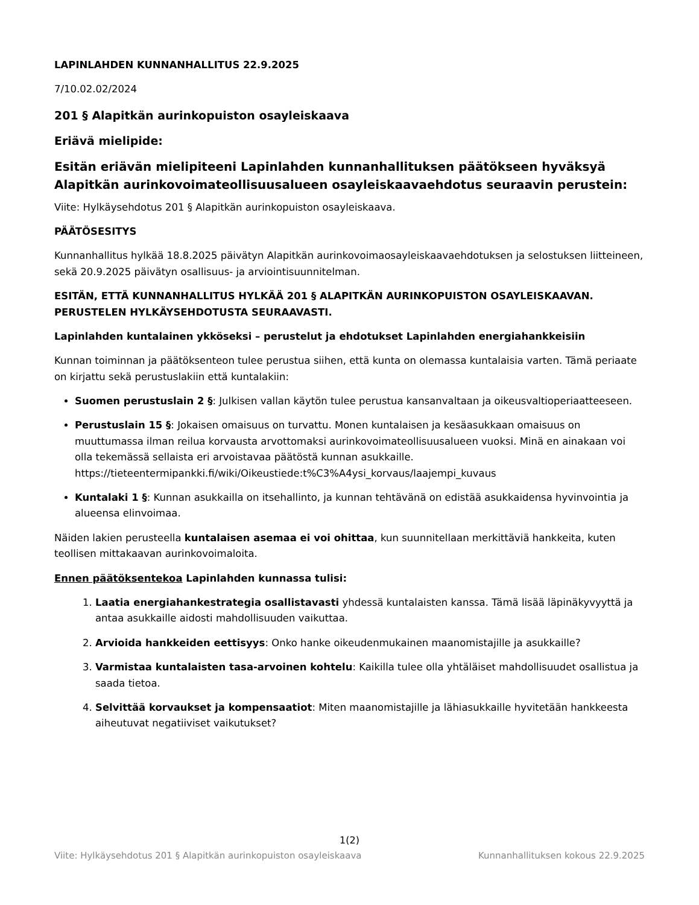LAPINLAHDEN KUNNANHALLITUS 22.9.2025
7/10.02.02/2024
201 § Alapitkän aurinkopuiston osayleiskaava
Eriävä mielipide:
Esitän eriävän mielipiteeni Lapinlahden kunnanhallituksen päätökseen hyväksyä Alapitkän aurinkovoimateollisuusalueen osayleiskaavaehdotus seuraavin perustein:
Viite: Hylkäysehdotus 201 § Alapitkän aurinkopuiston osayleiskaava.
PÄÄTÖSESITYS
Kunnanhallitus hylkää 18.8.2025 päivätyn Alapitkän aurinkovoimaosayleiskaavaehdotuksen ja selostuksen liitteineen, sekä 20.9.2025 päivätyn osallisuus- ja arviointisuunnitelman.
ESITÄN, ETTÄ KUNNANHALLITUS HYLKÄÄ 201 § ALAPITKÄN AURINKOPUISTON OSAYLEISKAAVAN. PERUSTELEN HYLKÄYSEHDOTUSTA SEURAAVASTI.
Lapinlahden kuntalainen ykköseksi – perustelut ja ehdotukset Lapinlahden energiahankkeisiin
Kunnan toiminnan ja päätöksenteon tulee perustua siihen, että kunta on olemassa kuntalaisia varten. Tämä periaate on kirjattu sekä perustuslakiin että kuntalakiin:
Suomen perustuslain 2 §: Julkisen vallan käytön tulee perustua kansanvaltaan ja oikeusvaltioperiaatteeseen.
Perustuslain 15 §: Jokaisen omaisuus on turvattu. Monen kuntalaisen ja kesäasukkaan omaisuus on muuttumassa ilman reilua korvausta arvottomaksi aurinkovoimateollisuusalueen vuoksi. Minä en ainakaan voi olla tekemässä sellaista eri arvoistavaa päätöstä kunnan asukkaille. https://tieteentermipankki.fi/wiki/Oikeustiede:t%C3%A4ysi_korvaus/laajempi_kuvaus
Kuntalaki 1 §: Kunnan asukkailla on itsehallinto, ja kunnan tehtävänä on edistää asukkaidensa hyvinvointia ja alueensa elinvoimaa.
Näiden lakien perusteella kuntalaisen asemaa ei voi ohittaa, kun suunnitellaan merkittäviä hankkeita, kuten teollisen mittakaavan aurinkovoimaloita.
Ennen päätöksentekoa Lapinlahden kunnassa tulisi:
1. Laatia energiahankestrategia osallistavasti yhdessä kuntalaisten kanssa. Tämä lisää läpinäkyvyyttä ja antaa asukkaille aidosti mahdollisuuden vaikuttaa.
2. Arvioida hankkeiden eettisyys: Onko hanke oikeudenmukainen maanomistajille ja asukkaille?
3. Varmistaa kuntalaisten tasa-arvoinen kohtelu: Kaikilla tulee olla yhtäläiset mahdollisuudet osallistua ja saada tietoa.
4. Selvittää korvaukset ja kompensaatiot: Miten maanomistajille ja lähiasukkaille hyvitetään hankkeesta aiheutuvat negatiiviset vaikutukset?
1(2)
Viite: Hylkäysehdotus 201 § Alapitkän aurinkopuiston osayleiskaava Kunnanhallituksen kokous 22.9.2025